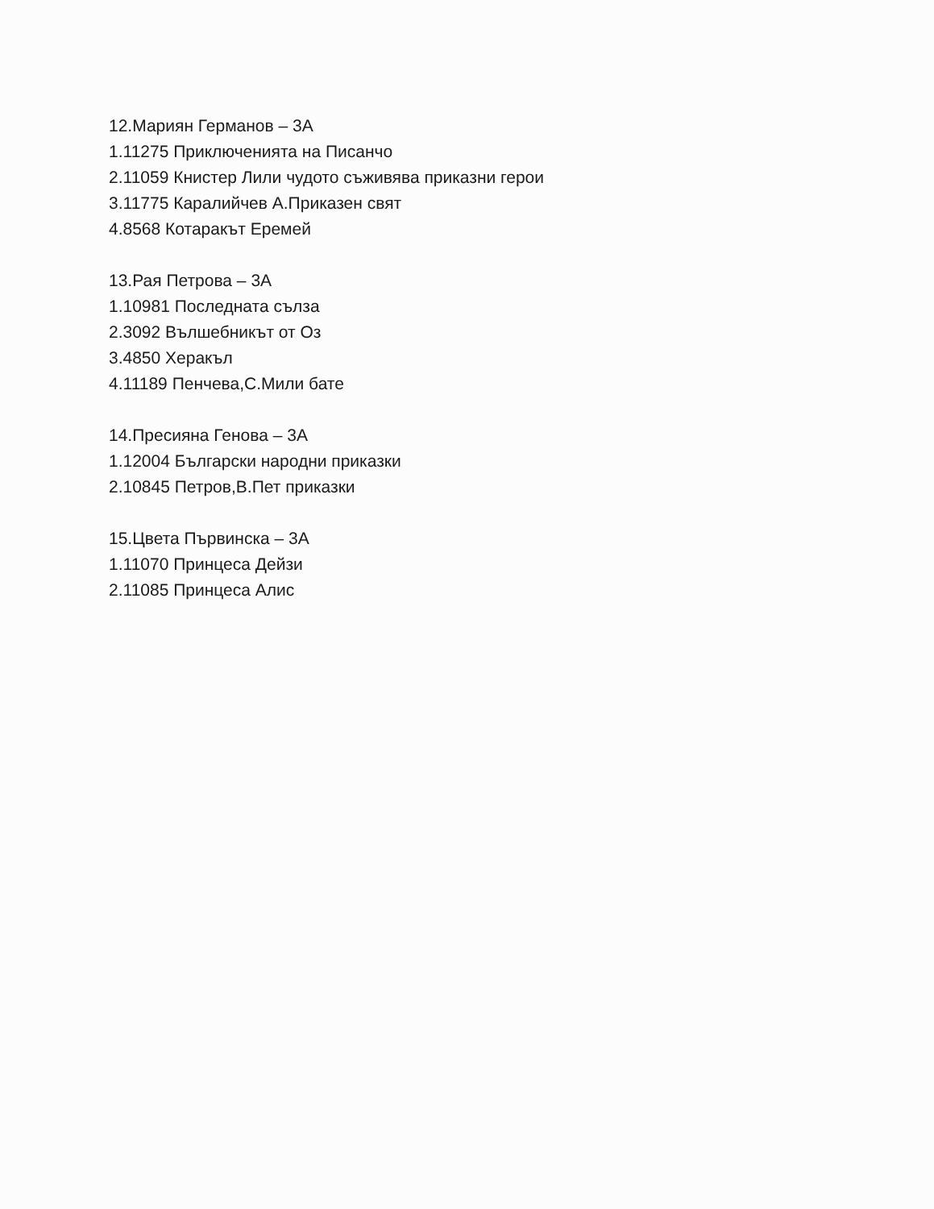12.Мариян Германов – 3А
1.11275 Приключенията на Писанчо
2.11059 Книстер Лили чудото съживява приказни герои
3.11775 Каралийчев А.Приказен свят
4.8568 Котаракът Еремей
13.Рая Петрова – 3А
1.10981 Последната сълза
2.3092 Вълшебникът от Оз
3.4850 Херакъл
4.11189 Пенчева,С.Мили бате
14.Пресияна Генова – 3А
1.12004 Български народни приказки
2.10845 Петров,В.Пет приказки
15.Цвета Първинска – 3А
1.11070 Принцеса Дейзи
2.11085 Принцеса Алис